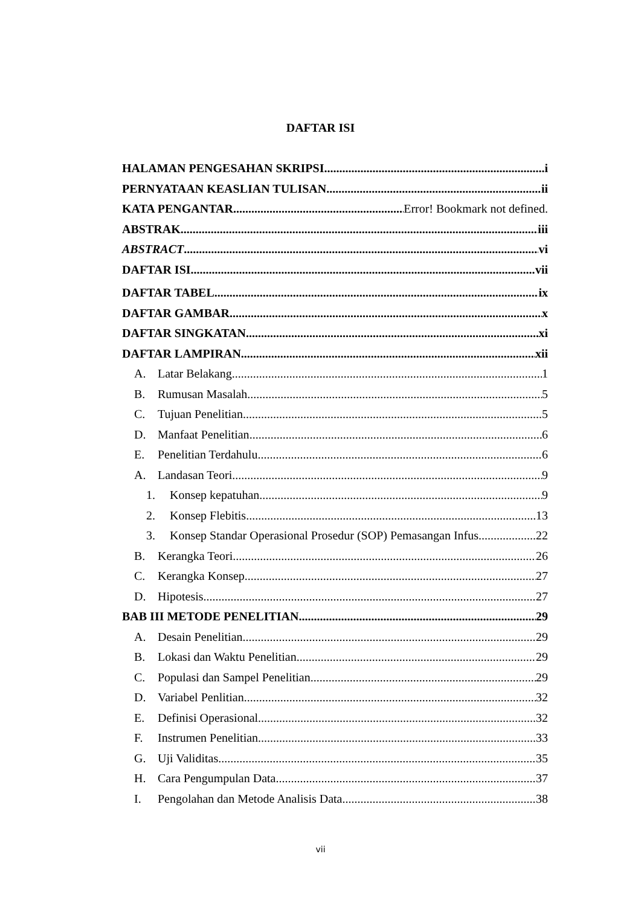DAFTAR ISI
HALAMAN PENGESAHAN SKRIPSI i
PERNYATAAN KEASLIAN TULISAN ii
KATA PENGANTAR Error! Bookmark not defined.
ABSTRAK iii
ABSTRACT vi
DAFTAR ISI vii
DAFTAR TABEL ix
DAFTAR GAMBAR x
DAFTAR SINGKATAN xi
DAFTAR LAMPIRAN xii
A. Latar Belakang 1
B. Rumusan Masalah 5
C. Tujuan Penelitian 5
D. Manfaat Penelitian 6
E. Penelitian Terdahulu 6
A. Landasan Teori 9
1. Konsep kepatuhan 9
2. Konsep Flebitis 13
3. Konsep Standar Operasional Prosedur (SOP) Pemasangan Infus 22
B. Kerangka Teori 26
C. Kerangka Konsep 27
D. Hipotesis 27
BAB III METODE PENELITIAN 29
A. Desain Penelitian 29
B. Lokasi dan Waktu Penelitian 29
C. Populasi dan Sampel Penelitian 29
D. Variabel Penlitian 32
E. Definisi Operasional 32
F. Instrumen Penelitian 33
G. Uji Validitas 35
H. Cara Pengumpulan Data 37
I. Pengolahan dan Metode Analisis Data 38
vii